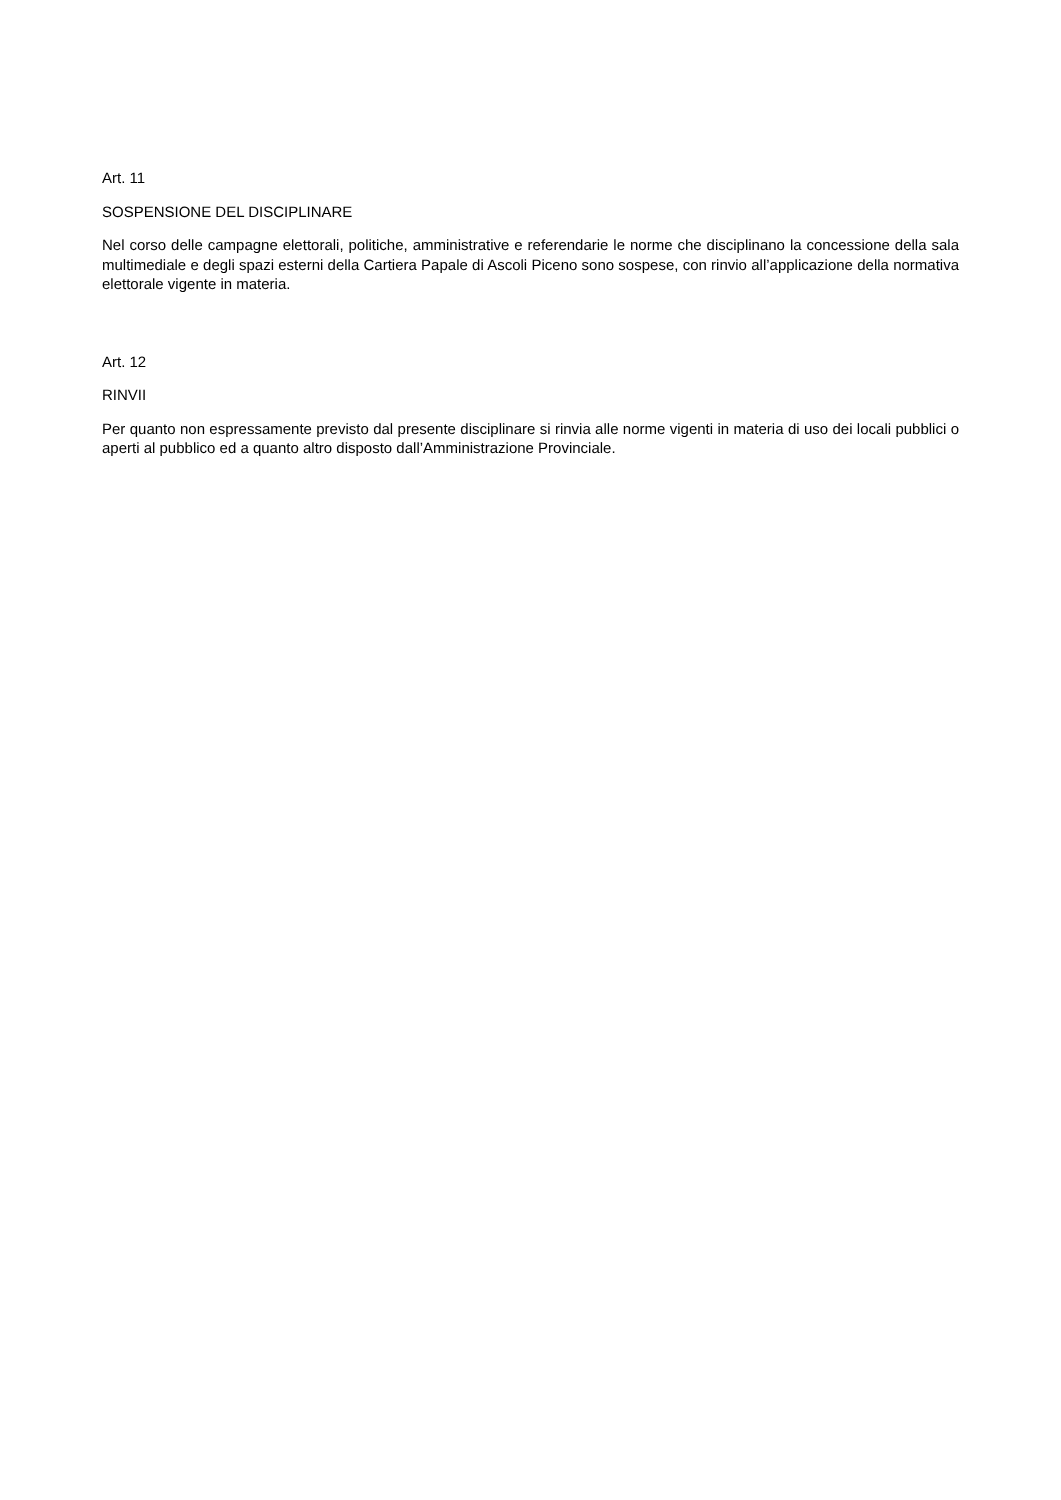Art. 11
SOSPENSIONE DEL DISCIPLINARE
Nel corso delle campagne elettorali, politiche, amministrative e referendarie le norme che disciplinano la concessione della sala multimediale e degli spazi esterni della Cartiera Papale di Ascoli Piceno sono sospese, con rinvio all’applicazione della normativa elettorale vigente in materia.
Art. 12
RINVII
Per quanto non espressamente previsto dal presente disciplinare si rinvia alle norme vigenti in materia di uso dei locali pubblici o aperti al pubblico ed a quanto altro disposto dall’Amministrazione Provinciale.